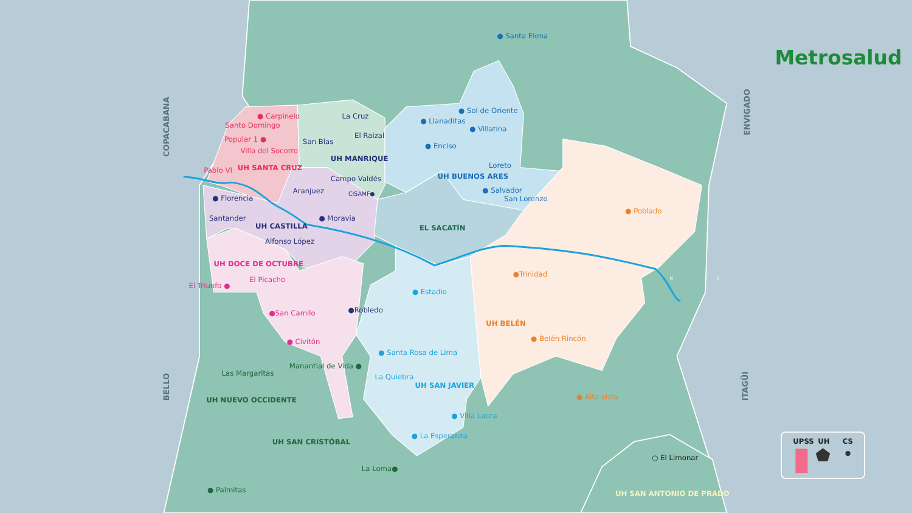● Santa Elena
Metrosalud
ENVIGADO
COPACABANA
● Carpinelo
Santo Domingo
Popular 1 ●
Villa del Socorro
Pablo VI
UH SANTA CRUZ
La Cruz
El Raizal
San Blas
UH MANRIQUE
Campo Valdés
Aranjuez
CISAMF●
● Llanaditas
● Sol de Oriente
● Villatina
● Enciso
Loreto
UH BUENOS ARES
● Salvador
San Lorenzo
● Florencia
Santander
UH CASTILLA
● Moravia
EL SACATÍN
● Poblado
Alfonso López
UH DOCE DE OCTUBRE
●Trinidad
El Picacho
El Triunfo ●
● Estadio
●Robledo
●San Camilo
UH BELÉN
● Belén Rincón
● Civitón
● Santa Rosa de Lima
Manantial de Vida ●
Las Margaritas
La Quiebra
UH SAN JAVIER
● Alta vista
BELLO
ITAGÜI
UH NUEVO OCCIDENTE
● Villa Laura
● La Esperanza
UH SAN CRISTÓBAL
UPSS
UH
CS
○ El Limonar
La Loma●
UH SAN ANTONIO DE PRADO
● Palmitas
N
S